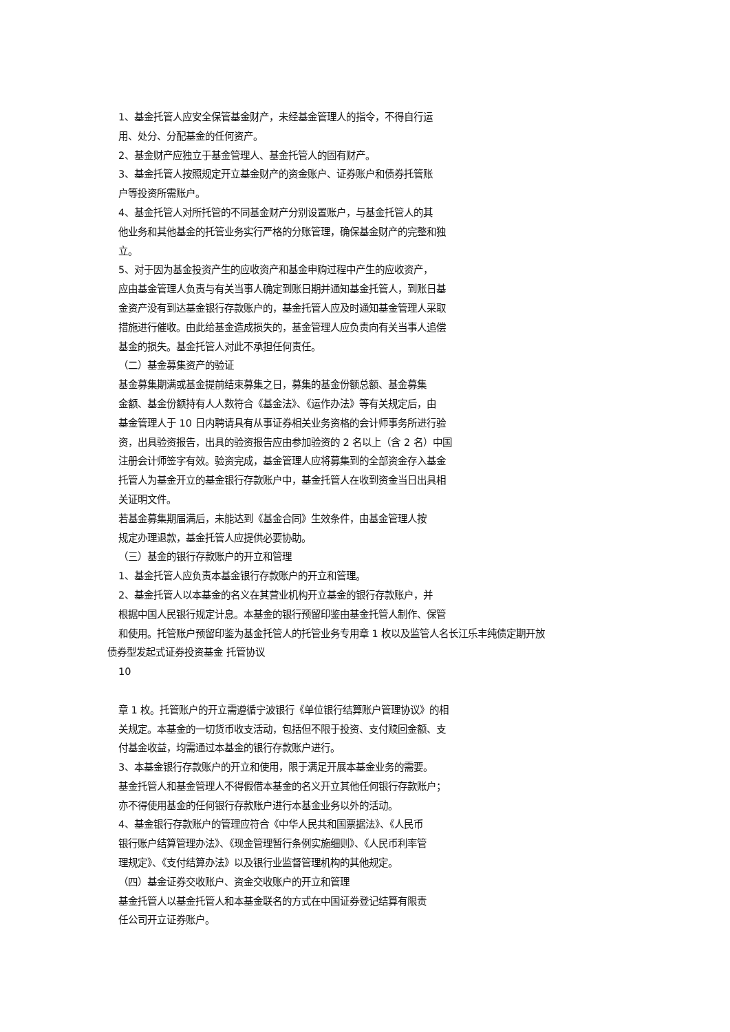1、基金托管人应安全保管基金财产，未经基金管理人的指令，不得自行运
用、处分、分配基金的任何资产。
2、基金财产应独立于基金管理人、基金托管人的固有财产。
3、基金托管人按照规定开立基金财产的资金账户、证券账户和债券托管账
户等投资所需账户。
4、基金托管人对所托管的不同基金财产分别设置账户，与基金托管人的其
他业务和其他基金的托管业务实行严格的分账管理，确保基金财产的完整和独
立。
5、对于因为基金投资产生的应收资产和基金申购过程中产生的应收资产，
应由基金管理人负责与有关当事人确定到账日期并通知基金托管人，到账日基
金资产没有到达基金银行存款账户的，基金托管人应及时通知基金管理人采取
措施进行催收。由此给基金造成损失的，基金管理人应负责向有关当事人追偿
基金的损失。基金托管人对此不承担任何责任。
（二）基金募集资产的验证
基金募集期满或基金提前结束募集之日，募集的基金份额总额、基金募集
金额、基金份额持有人人数符合《基金法》、《运作办法》等有关规定后，由
基金管理人于 10 日内聘请具有从事证券相关业务资格的会计师事务所进行验
资，出具验资报告，出具的验资报告应由参加验资的 2 名以上（含 2 名）中国
注册会计师签字有效。验资完成，基金管理人应将募集到的全部资金存入基金
托管人为基金开立的基金银行存款账户中，基金托管人在收到资金当日出具相
关证明文件。
若基金募集期届满后，未能达到《基金合同》生效条件，由基金管理人按
规定办理退款，基金托管人应提供必要协助。
（三）基金的银行存款账户的开立和管理
1、基金托管人应负责本基金银行存款账户的开立和管理。
2、基金托管人以本基金的名义在其营业机构开立基金的银行存款账户，并
根据中国人民银行规定计息。本基金的银行预留印鉴由基金托管人制作、保管
和使用。托管账户预留印鉴为基金托管人的托管业务专用章 1 枚以及监管人名长江乐丰纯债定期开放
债券型发起式证券投资基金 托管协议
10
章 1 枚。托管账户的开立需遵循宁波银行《单位银行结算账户管理协议》的相
关规定。本基金的一切货币收支活动，包括但不限于投资、支付赎回金额、支
付基金收益，均需通过本基金的银行存款账户进行。
3、本基金银行存款账户的开立和使用，限于满足开展本基金业务的需要。
基金托管人和基金管理人不得假借本基金的名义开立其他任何银行存款账户；
亦不得使用基金的任何银行存款账户进行本基金业务以外的活动。
4、基金银行存款账户的管理应符合《中华人民共和国票据法》、《人民币
银行账户结算管理办法》、《现金管理暂行条例实施细则》、《人民币利率管
理规定》、《支付结算办法》以及银行业监督管理机构的其他规定。
（四）基金证券交收账户、资金交收账户的开立和管理
基金托管人以基金托管人和本基金联名的方式在中国证券登记结算有限责
任公司开立证券账户。